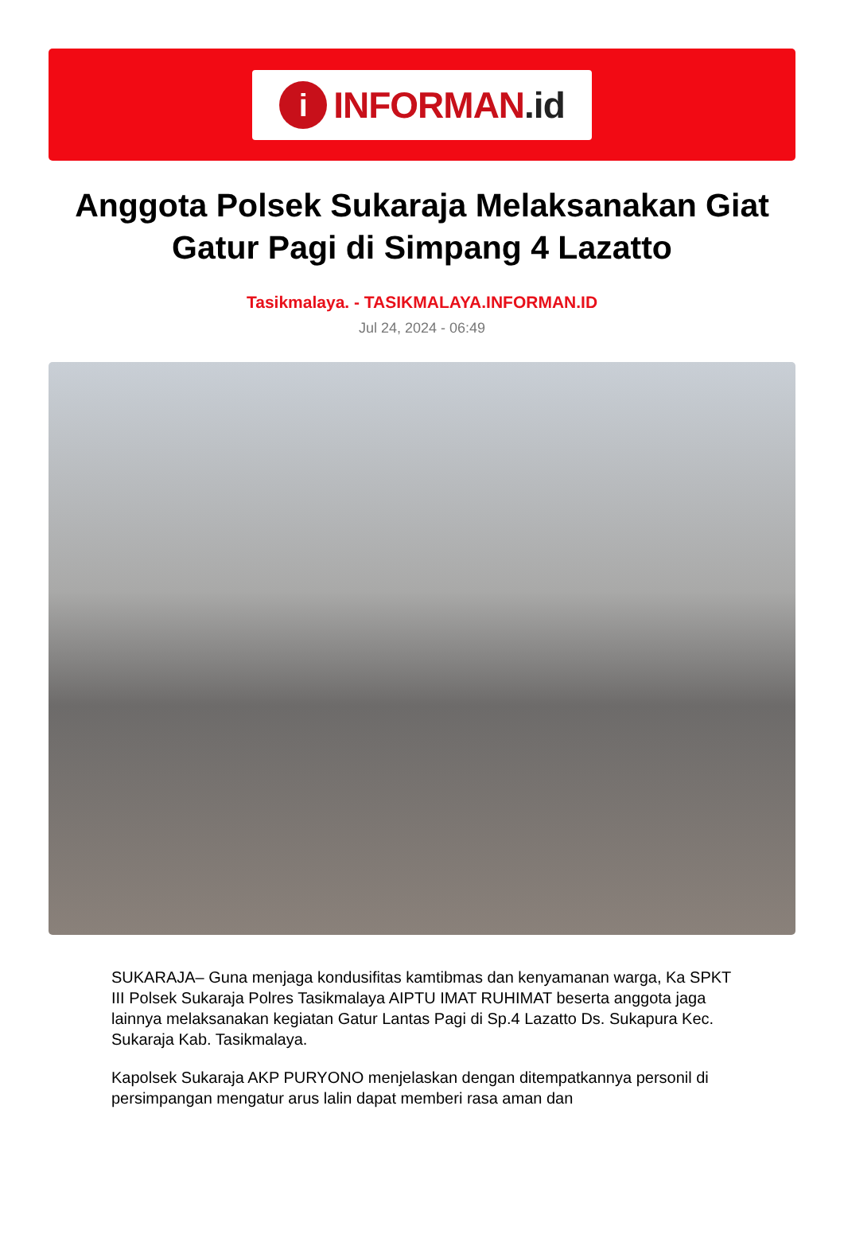i
INFORMAN.id
Anggota Polsek Sukaraja Melaksanakan Giat Gatur Pagi di Simpang 4 Lazatto
Tasikmalaya. - TASIKMALAYA.INFORMAN.ID
Jul 24, 2024 - 06:49
SUKARAJA– Guna menjaga kondusifitas kamtibmas dan kenyamanan warga, Ka SPKT III Polsek Sukaraja Polres Tasikmalaya AIPTU IMAT RUHIMAT beserta anggota jaga lainnya melaksanakan kegiatan Gatur Lantas Pagi di Sp.4 Lazatto Ds. Sukapura Kec. Sukaraja Kab. Tasikmalaya.
Kapolsek Sukaraja AKP PURYONO menjelaskan dengan ditempatkannya personil di persimpangan mengatur arus lalin dapat memberi rasa aman dan